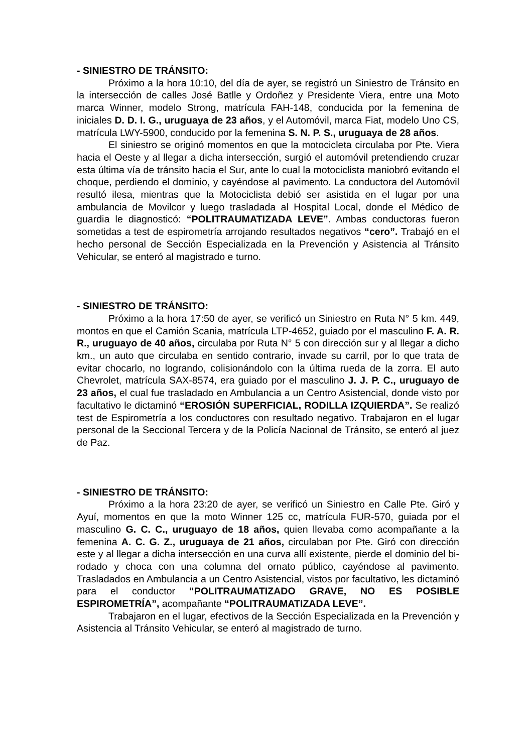- SINIESTRO DE TRÁNSITO:
Próximo a la hora 10:10, del día de ayer, se registró un Siniestro de Tránsito en la intersección de calles José Batlle y Ordoñez y Presidente Viera, entre una Moto marca Winner, modelo Strong, matrícula FAH-148, conducida por la femenina de iniciales D. D. I. G., uruguaya de 23 años, y el Automóvil, marca Fiat, modelo Uno CS, matrícula LWY-5900, conducido por la femenina S. N. P. S., uruguaya de 28 años.
El siniestro se originó momentos en que la motocicleta circulaba por Pte. Viera hacia el Oeste y al llegar a dicha intersección, surgió el automóvil pretendiendo cruzar esta última vía de tránsito hacia el Sur, ante lo cual la motociclista maniobró evitando el choque, perdiendo el dominio, y cayéndose al pavimento. La conductora del Automóvil resultó ilesa, mientras que la Motociclista debió ser asistida en el lugar por una ambulancia de Movilcor y luego trasladada al Hospital Local, donde el Médico de guardia le diagnosticó: “POLITRAUMATIZADA LEVE”. Ambas conductoras fueron sometidas a test de espirometría arrojando resultados negativos “cero”. Trabajó en el hecho personal de Sección Especializada en la Prevención y Asistencia al Tránsito Vehicular, se enteró al magistrado e turno.
- SINIESTRO DE TRÁNSITO:
Próximo a la hora 17:50 de ayer, se verificó un Siniestro en Ruta N° 5 km. 449, montos en que el Camión Scania, matrícula LTP-4652, guiado por el masculino F. A. R. R., uruguayo de 40 años, circulaba por Ruta N° 5 con dirección sur y al llegar a dicho km., un auto que circulaba en sentido contrario, invade su carril, por lo que trata de evitar chocarlo, no logrando, colisionándolo con la última rueda de la zorra. El auto Chevrolet, matrícula SAX-8574, era guiado por el masculino J. J. P. C., uruguayo de 23 años, el cual fue trasladado en Ambulancia a un Centro Asistencial, donde visto por facultativo le dictaminó “EROSIÓN SUPERFICIAL, RODILLA IZQUIERDA”. Se realizó test de Espirometría a los conductores con resultado negativo. Trabajaron en el lugar personal de la Seccional Tercera y de la Policía Nacional de Tránsito, se enteró al juez de Paz.
- SINIESTRO DE TRÁNSITO:
Próximo a la hora 23:20 de ayer, se verificó un Siniestro en Calle Pte. Giró y Ayuí, momentos en que la moto Winner 125 cc, matrícula FUR-570, guiada por el masculino G. C. C., uruguayo de 18 años, quien llevaba como acompañante a la femenina A. C. G. Z., uruguaya de 21 años, circulaban por Pte. Giró con dirección este y al llegar a dicha intersección en una curva allí existente, pierde el dominio del bi-rodado y choca con una columna del ornato público, cayéndose al pavimento. Trasladados en Ambulancia a un Centro Asistencial, vistos por facultativo, les dictaminó para el conductor “POLITRAUMATIZADO GRAVE, NO ES POSIBLE ESPIROMETRÍA”, acompañante “POLITRAUMATIZADA LEVE”.
Trabajaron en el lugar, efectivos de la Sección Especializada en la Prevención y Asistencia al Tránsito Vehicular, se enteró al magistrado de turno.